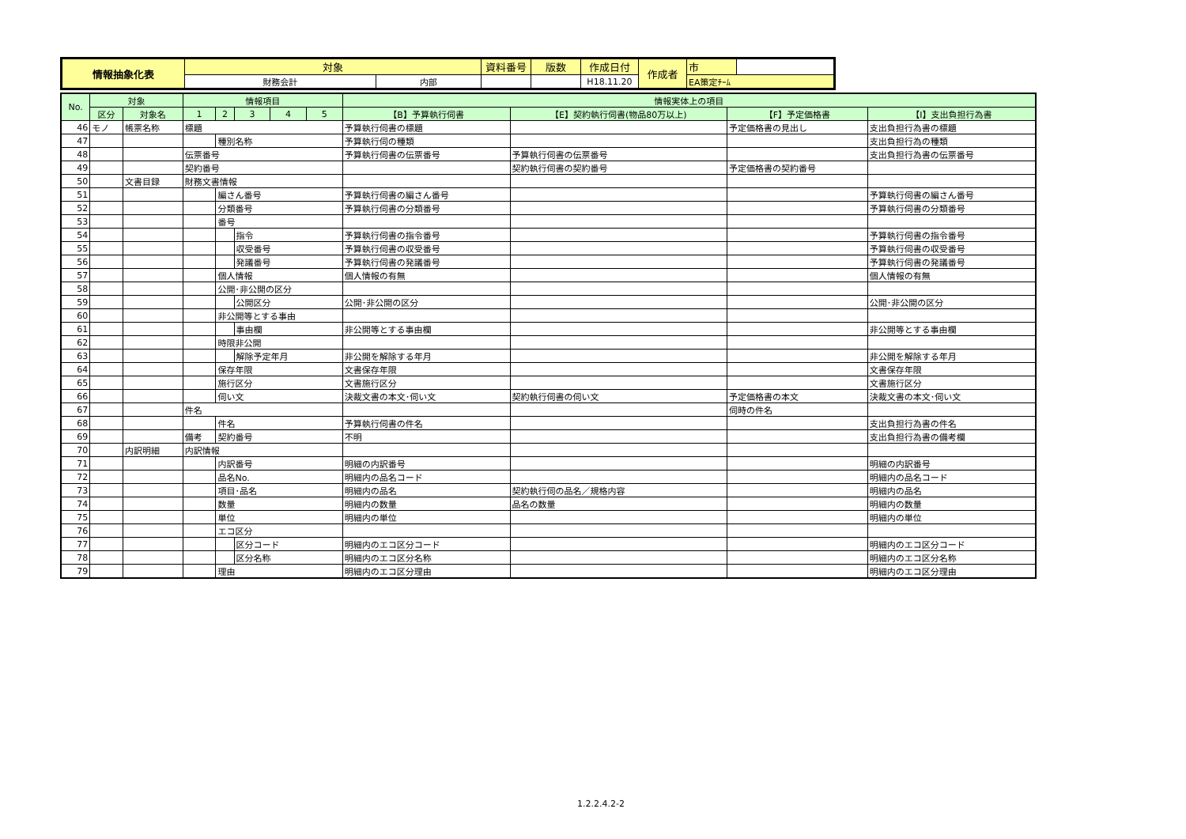| 情報抽象化表 | 対象 | | 資料番号 | 版数 | 作成日付 | 作成者 | 市 | |
| | 財務会計 | 内部 | | | H18.11.20 | | EA策定ﾁｰﾑ | |
| No. | 対象 | | 情報項目 | | | | | 情報実体上の項目 | | | |
| --- | --- | --- | --- | --- | --- | --- | --- | --- | --- | --- | --- |
| | 区分 | 対象名 | 1 | 2 | 3 | 4 | 5 | 【B】予算執行伺書 | 【E】契約執行伺書(物品80万以上) | 【F】予定価格書 | 【I】支出負担行為書 |
| 46 | モノ | 帳票名称 | 標題 | | | | | 予算執行伺書の標題 | | 予定価格書の見出し | 支出負担行為書の標題 |
| 47 | | | | 種別名称 | | | | 予算執行伺の種類 | | | 支出負担行為の種類 |
| 48 | | | 伝票番号 | | | | | 予算執行伺書の伝票番号 | 予算執行伺書の伝票番号 | | 支出負担行為書の伝票番号 |
| 49 | | | 契約番号 | | | | | | 契約執行伺書の契約番号 | 予定価格書の契約番号 | |
| 50 | | 文書目録 | 財務文書情報 | | | | | | | | |
| 51 | | | | 編さん番号 | | | | 予算執行伺書の編さん番号 | | | 予算執行伺書の編さん番号 |
| 52 | | | | 分類番号 | | | | 予算執行伺書の分類番号 | | | 予算執行伺書の分類番号 |
| 53 | | | | 番号 | | | | | | | |
| 54 | | | | | 指令 | | | 予算執行伺書の指令番号 | | | 予算執行伺書の指令番号 |
| 55 | | | | | 収受番号 | | | 予算執行伺書の収受番号 | | | 予算執行伺書の収受番号 |
| 56 | | | | | 発議番号 | | | 予算執行伺書の発議番号 | | | 予算執行伺書の発議番号 |
| 57 | | | | 個人情報 | | | | 個人情報の有無 | | | 個人情報の有無 |
| 58 | | | | 公開･非公開の区分 | | | | | | | |
| 59 | | | | | 公開区分 | | | 公開･非公開の区分 | | | 公開･非公開の区分 |
| 60 | | | | 非公開等とする事由 | | | | | | | |
| 61 | | | | | 事由欄 | | | 非公開等とする事由欄 | | | 非公開等とする事由欄 |
| 62 | | | | 時限非公開 | | | | | | | |
| 63 | | | | | 解除予定年月 | | | 非公開を解除する年月 | | | 非公開を解除する年月 |
| 64 | | | | 保存年限 | | | | 文書保存年限 | | | 文書保存年限 |
| 65 | | | | 施行区分 | | | | 文書施行区分 | | | 文書施行区分 |
| 66 | | | | 伺い文 | | | | 決裁文書の本文･伺い文 | 契約執行伺書の伺い文 | 予定価格書の本文 | 決裁文書の本文･伺い文 |
| 67 | | | 件名 | | | | | | | 伺時の件名 | |
| 68 | | | | 件名 | | | | 予算執行伺書の件名 | | | 支出負担行為書の件名 |
| 69 | | | 備考 | 契約番号 | | | | 不明 | | | 支出負担行為書の備考欄 |
| 70 | | 内訳明細 | 内訳情報 | | | | | | | | |
| 71 | | | | 内訳番号 | | | | 明細の内訳番号 | | | 明細の内訳番号 |
| 72 | | | | 品名No. | | | | 明細内の品名コード | | | 明細内の品名コード |
| 73 | | | | 項目･品名 | | | | 明細内の品名 | 契約執行伺の品名／規格内容 | | 明細内の品名 |
| 74 | | | | 数量 | | | | 明細内の数量 | 品名の数量 | | 明細内の数量 |
| 75 | | | | 単位 | | | | 明細内の単位 | | | 明細内の単位 |
| 76 | | | | エコ区分 | | | | | | | |
| 77 | | | | | 区分コード | | | 明細内のエコ区分コード | | | 明細内のエコ区分コード |
| 78 | | | | | 区分名称 | | | 明細内のエコ区分名称 | | | 明細内のエコ区分名称 |
| 79 | | | | 理由 | | | | 明細内のエコ区分理由 | | | 明細内のエコ区分理由 |
1.2.2.4.2-2